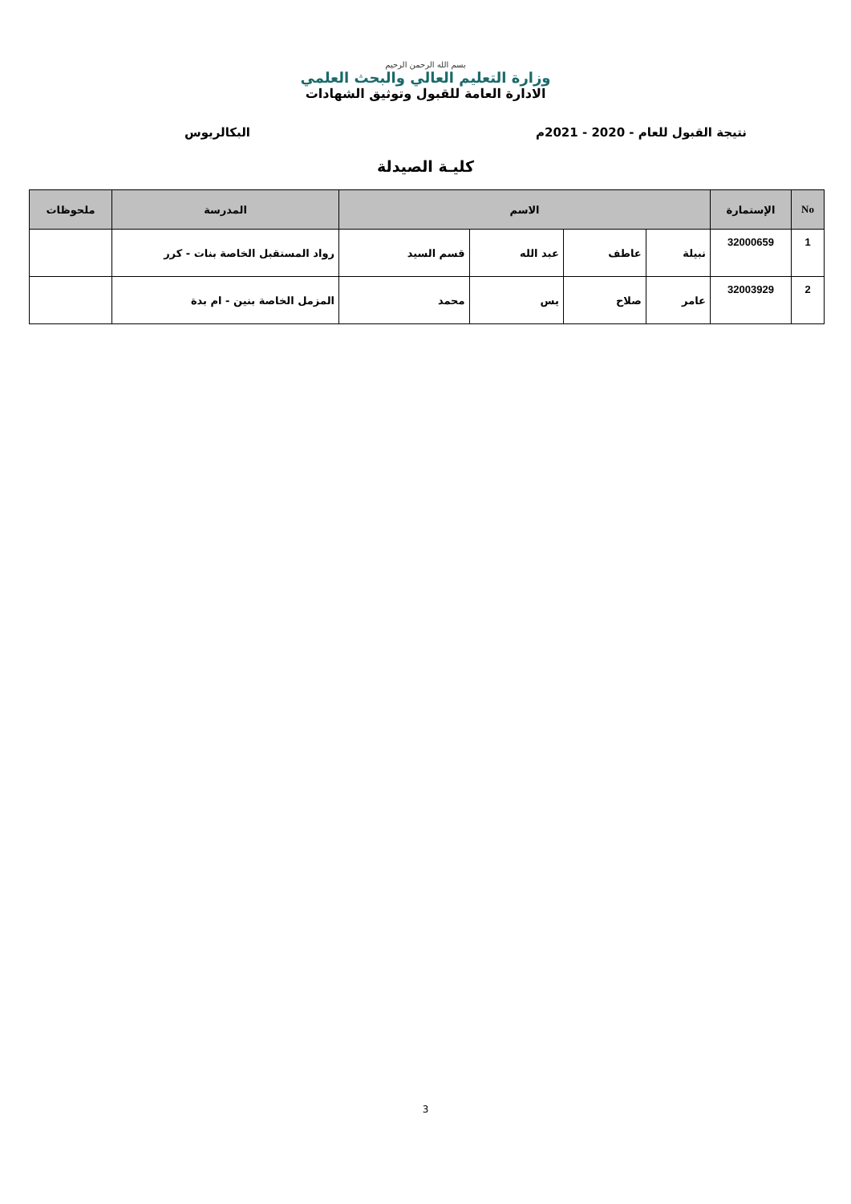بسم الله الرحمن الرحيم
وزارة التعليم العالي والبحث العلمي
الادارة العامة للقبول وتوثيق الشهادات
نتيجة القبول للعام - 2020 - 2021م البكالريوس
كليـة الصيدلة
| No | الإستمارة | الاسم | | | | المدرسة | ملحوظات |
| --- | --- | --- | --- | --- | --- | --- | --- |
| 1 | 32000659 | نبيلة | عاطف | عبد الله | قسم السيد | رواد المستقبل الخاصة بنات - كرر | |
| 2 | 32003929 | عامر | صلاح | يس | محمد | المزمل الخاصة بنين - ام بدة | |
3